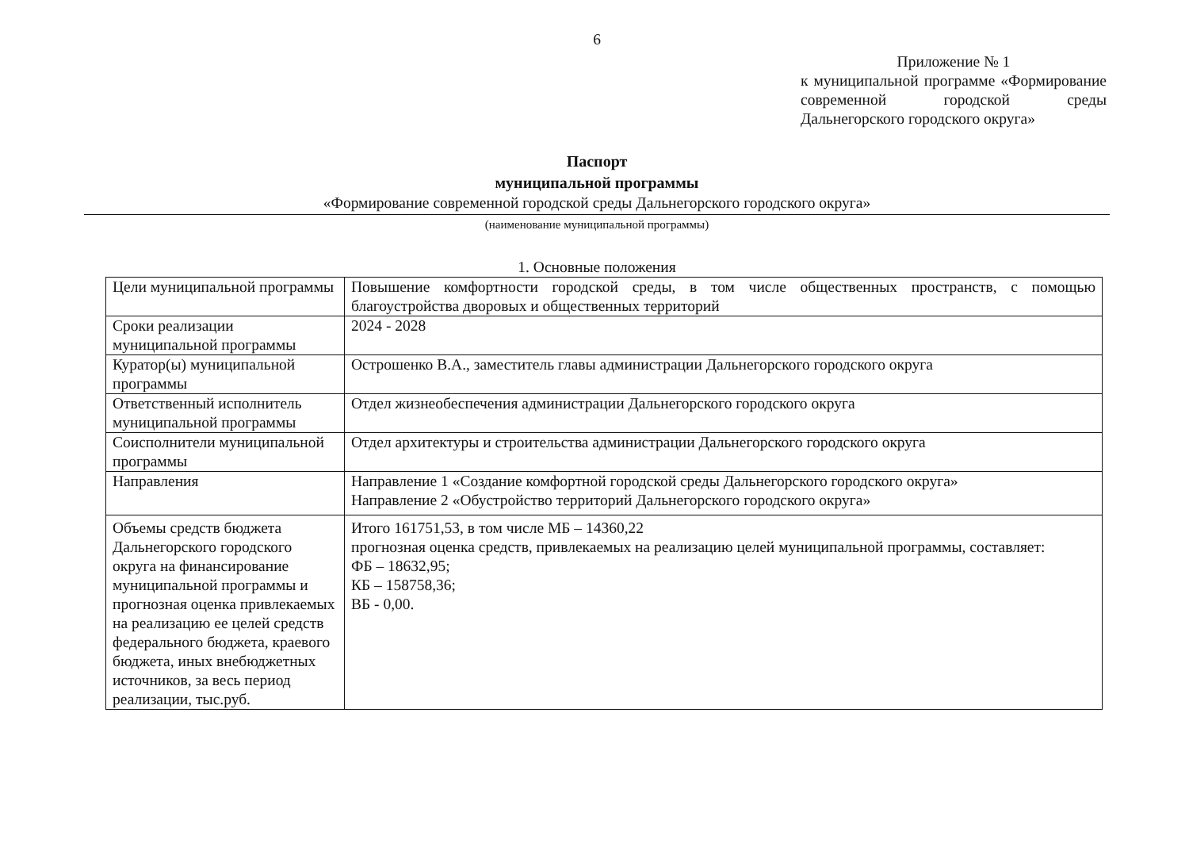6
Приложение № 1
к муниципальной программе «Формирование современной городской среды Дальнегорского городского округа»
Паспорт
муниципальной программы
«Формирование современной городской среды Дальнегорского городского округа»
(наименование муниципальной программы)
1. Основные положения
| Цели муниципальной программы | Повышение комфортности городской среды, в том числе общественных пространств, с помощью благоустройства дворовых и общественных территорий |
| Сроки реализации муниципальной программы | 2024 - 2028 |
| Куратор(ы) муниципальной программы | Острошенко В.А., заместитель главы администрации Дальнегорского городского округа |
| Ответственный исполнитель муниципальной программы | Отдел жизнеобеспечения администрации Дальнегорского городского округа |
| Соисполнители муниципальной программы | Отдел архитектуры и строительства администрации Дальнегорского городского округа |
| Направления | Направление 1 «Создание комфортной городской среды Дальнегорского городского округа» Направление 2 «Обустройство территорий Дальнегорского городского округа» |
| Объемы средств бюджета Дальнегорского городского округа на финансирование муниципальной программы и прогнозная оценка привлекаемых на реализацию ее целей средств федерального бюджета, краевого бюджета, иных внебюджетных источников, за весь период реализации, тыс.руб. | Итого 161751,53, в том числе МБ – 14360,22 прогнозная оценка средств, привлекаемых на реализацию целей муниципальной программы, составляет: ФБ – 18632,95; КБ – 158758,36; ВБ - 0,00. |